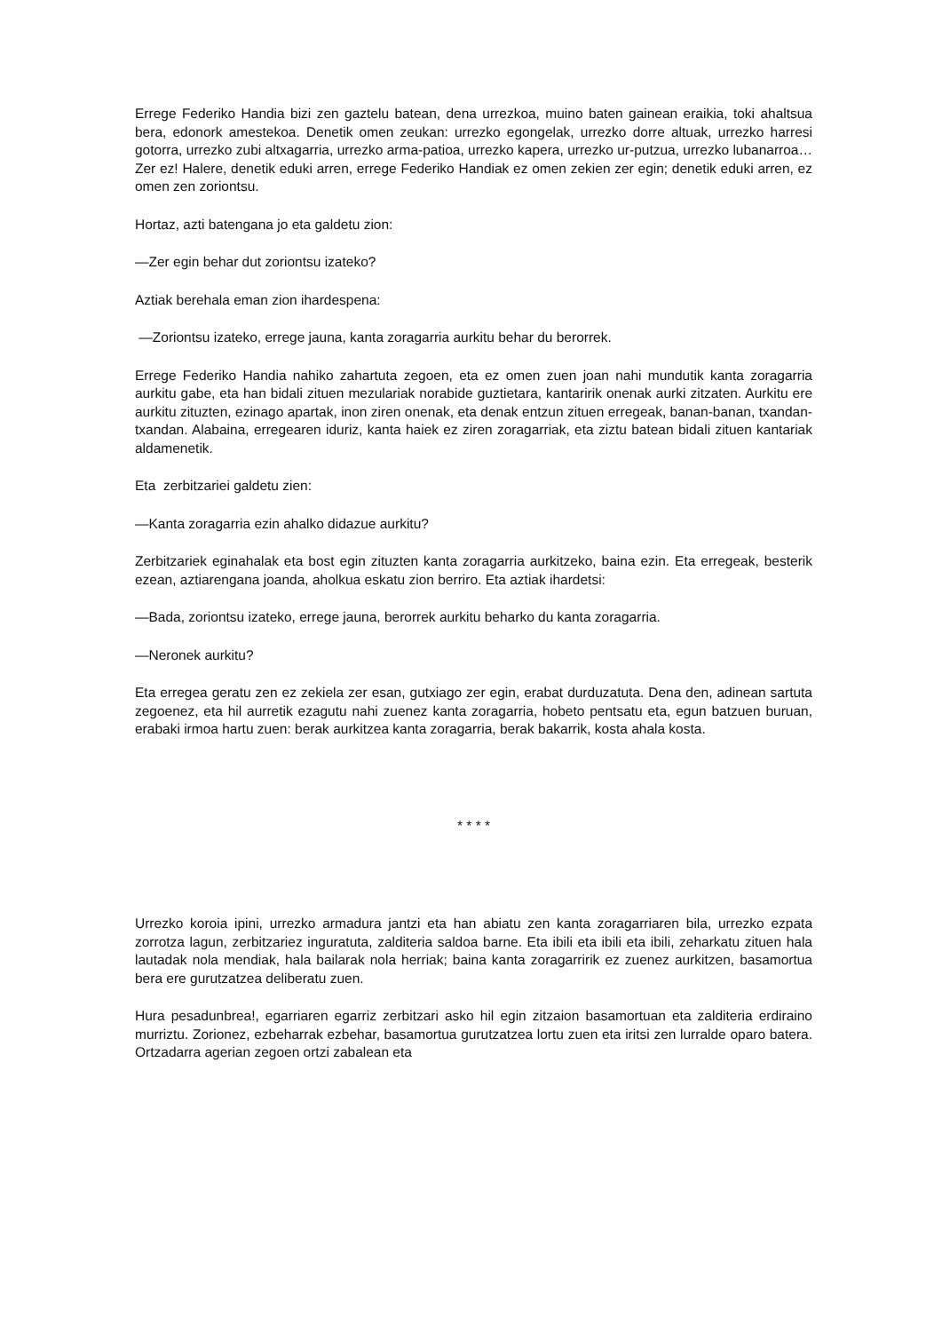Errege Federiko Handia bizi zen gaztelu batean, dena urrezkoa, muino baten gainean eraikia, toki ahaltsua bera, edonork amestekoa. Denetik omen zeukan: urrezko egongelak, urrezko dorre altuak, urrezko harresi gotorra, urrezko zubi altxagarria, urrezko arma-patioa, urrezko kapera, urrezko ur-putzua, urrezko lubanarroa… Zer ez! Halere, denetik eduki arren, errege Federiko Handiak ez omen zekien zer egin; denetik eduki arren, ez omen zen zoriontsu.
Hortaz, azti batengana jo eta galdetu zion:
—Zer egin behar dut zoriontsu izateko?
Aztiak berehala eman zion ihardespena:
—Zoriontsu izateko, errege jauna, kanta zoragarria aurkitu behar du berorrek.
Errege Federiko Handia nahiko zahartuta zegoen, eta ez omen zuen joan nahi mundutik kanta zoragarria aurkitu gabe, eta han bidali zituen mezulariak norabide guztietara, kantaririk onenak aurki zitzaten. Aurkitu ere aurkitu zituzten, ezinago apartak, inon ziren onenak, eta denak entzun zituen erregeak, banan-banan, txandan-txandan. Alabaina, erregearen iduriz, kanta haiek ez ziren zoragarriak, eta ziztu batean bidali zituen kantariak aldamenetik.
Eta zerbitzariei galdetu zien:
—Kanta zoragarria ezin ahalko didazue aurkitu?
Zerbitzariek eginahalak eta bost egin zituzten kanta zoragarria aurkitzeko, baina ezin. Eta erregeak, besterik ezean, aztiarengana joanda, aholkua eskatu zion berriro. Eta aztiak ihardetsi:
—Bada, zoriontsu izateko, errege jauna, berorrek aurkitu beharko du kanta zoragarria.
—Neronek aurkitu?
Eta erregea geratu zen ez zekiela zer esan, gutxiago zer egin, erabat durduzatuta. Dena den, adinean sartuta zegoenez, eta hil aurretik ezagutu nahi zuenez kanta zoragarria, hobeto pentsatu eta, egun batzuen buruan, erabaki irmoa hartu zuen: berak aurkitzea kanta zoragarria, berak bakarrik, kosta ahala kosta.
* * * *
Urrezko koroia ipini, urrezko armadura jantzi eta han abiatu zen kanta zoragarriaren bila, urrezko ezpata zorrotza lagun, zerbitzariez inguratuta, zalditeria saldoa barne. Eta ibili eta ibili eta ibili, zeharkatu zituen hala lautadak nola mendiak, hala bailarak nola herriak; baina kanta zoragarririk ez zuenez aurkitzen, basamortua bera ere gurutzatzea deliberatu zuen.
Hura pesadunbrea!, egarriaren egarriz zerbitzari asko hil egin zitzaion basamortuan eta zalditeria erdiraino murriztu. Zorionez, ezbeharrak ezbehar, basamortua gurutzatzea lortu zuen eta iritsi zen lurralde oparo batera. Ortzadarra agerian zegoen ortzi zabalean eta